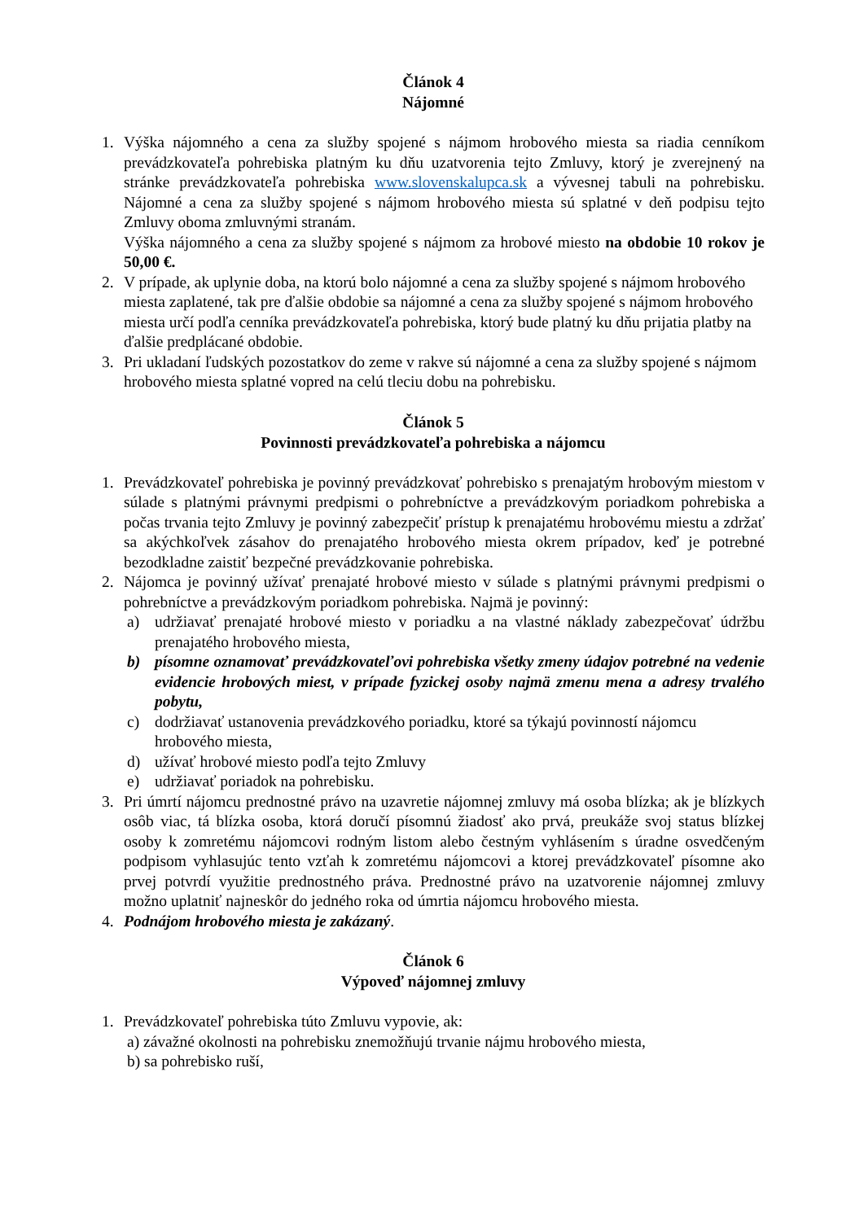Článok 4
Nájomné
1. Výška nájomného a cena za služby spojené s nájmom hrobového miesta sa riadia cenníkom prevádzkovateľa pohrebiska platným ku dňu uzatvorenia tejto Zmluvy, ktorý je zverejnený na stránke prevádzkovateľa pohrebiska www.slovenskalupca.sk a vývesnej tabuli na pohrebisku. Nájomné a cena za služby spojené s nájmom hrobového miesta sú splatné v deň podpisu tejto Zmluvy oboma zmluvnými stranám.
Výška nájomného a cena za služby spojené s nájmom za hrobové miesto na obdobie 10 rokov je 50,00 €.
2. V prípade, ak uplynie doba, na ktorú bolo nájomné a cena za služby spojené s nájmom hrobového miesta zaplatené, tak pre ďalšie obdobie sa nájomné a cena za služby spojené s nájmom hrobového miesta určí podľa cenníka prevádzkovateľa pohrebiska, ktorý bude platný ku dňu prijatia platby na ďalšie predplácané obdobie.
3. Pri ukladaní ľudských pozostatkov do zeme v rakve sú nájomné a cena za služby spojené s nájmom hrobového miesta splatné vopred na celú tleciu dobu na pohrebisku.
Článok 5
Povinnosti prevádzkovateľa pohrebiska a nájomcu
1. Prevádzkovateľ pohrebiska je povinný prevádzkovať pohrebisko s prenajatým hrobovým miestom v súlade s platnými právnymi predpismi o pohrebníctve a prevádzkovým poriadkom pohrebiska a počas trvania tejto Zmluvy je povinný zabezpečiť prístup k prenajatému hrobovému miestu a zdržať sa akýchkoľvek zásahov do prenajatého hrobového miesta okrem prípadov, keď je potrebné bezodkladne zaistiť bezpečné prevádzkovanie pohrebiska.
2. Nájomca je povinný užívať prenajaté hrobové miesto v súlade s platnými právnymi predpismi o pohrebníctve a prevádzkovým poriadkom pohrebiska. Najmä je povinný:
a) udržiavať prenajaté hrobové miesto v poriadku a na vlastné náklady zabezpečovať údržbu prenajatého hrobového miesta,
b) písomne oznamovať prevádzkovateľovi pohrebiska všetky zmeny údajov potrebné na vedenie evidencie hrobových miest, v prípade fyzickej osoby najmä zmenu mena a adresy trvalého pobytu,
c) dodržiavať ustanovenia prevádzkového poriadku, ktoré sa týkajú povinností nájomcu hrobového miesta,
d) užívať hrobové miesto podľa tejto Zmluvy
e) udržiavať poriadok na pohrebisku.
3. Pri úmrtí nájomcu prednostné právo na uzavretie nájomnej zmluvy má osoba blízka; ak je blízkych osôb viac, tá blízka osoba, ktorá doručí písomnú žiadosť ako prvá, preukáže svoj status blízkej osoby k zomretému nájomcovi rodným listom alebo čestným vyhlásením s úradne osvedčeným podpisom vyhlasujúc tento vzťah k zomretému nájomcovi a ktorej prevádzkovateľ písomne ako prvej potvrdí využitie prednostného práva. Prednostné právo na uzatvorenie nájomnej zmluvy možno uplatniť najneskôr do jedného roka od úmrtia nájomcu hrobového miesta.
4. Podnájom hrobového miesta je zakázaný.
Článok 6
Výpoveď nájomnej zmluvy
1. Prevádzkovateľ pohrebiska túto Zmluvu vypovie, ak:
a) závažné okolnosti na pohrebisku znemožňujú trvanie nájmu hrobového miesta,
b) sa pohrebisko ruší,